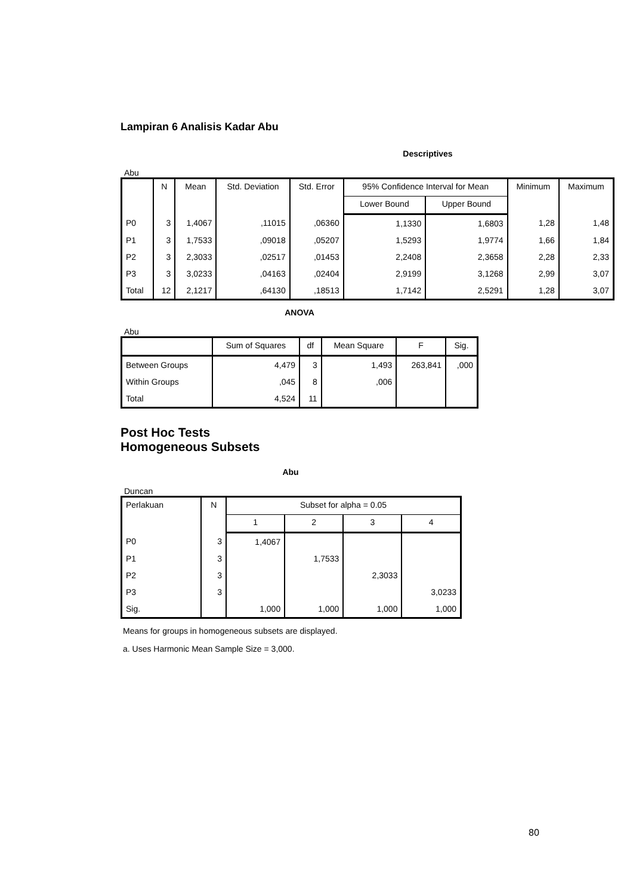Lampiran 6 Analisis Kadar Abu
Descriptives
Abu
| | N | Mean | Std. Deviation | Std. Error | 95% Confidence Interval for Mean | | Minimum | Maximum |
| --- | --- | --- | --- | --- | --- | --- | --- | --- |
| | | | | | Lower Bound | Upper Bound | | |
| P0 | 3 | 1,4067 | ,11015 | ,06360 | 1,1330 | 1,6803 | 1,28 | 1,48 |
| P1 | 3 | 1,7533 | ,09018 | ,05207 | 1,5293 | 1,9774 | 1,66 | 1,84 |
| P2 | 3 | 2,3033 | ,02517 | ,01453 | 2,2408 | 2,3658 | 2,28 | 2,33 |
| P3 | 3 | 3,0233 | ,04163 | ,02404 | 2,9199 | 3,1268 | 2,99 | 3,07 |
| Total | 12 | 2,1217 | ,64130 | ,18513 | 1,7142 | 2,5291 | 1,28 | 3,07 |
ANOVA
Abu
| | Sum of Squares | df | Mean Square | F | Sig. |
| --- | --- | --- | --- | --- | --- |
| Between Groups | 4,479 | 3 | 1,493 | 263,841 | ,000 |
| Within Groups | ,045 | 8 | ,006 | | |
| Total | 4,524 | 11 | | | |
Post Hoc Tests
Homogeneous Subsets
Abu
Duncan
| Perlakuan | N | Subset for alpha = 0.05 | | | |
| --- | --- | --- | --- | --- | --- |
| | | 1 | 2 | 3 | 4 |
| P0 | 3 | 1,4067 | | | |
| P1 | 3 | | 1,7533 | | |
| P2 | 3 | | | 2,3033 | |
| P3 | 3 | | | | 3,0233 |
| Sig. | | 1,000 | 1,000 | 1,000 | 1,000 |
Means for groups in homogeneous subsets are displayed.
a. Uses Harmonic Mean Sample Size = 3,000.
80